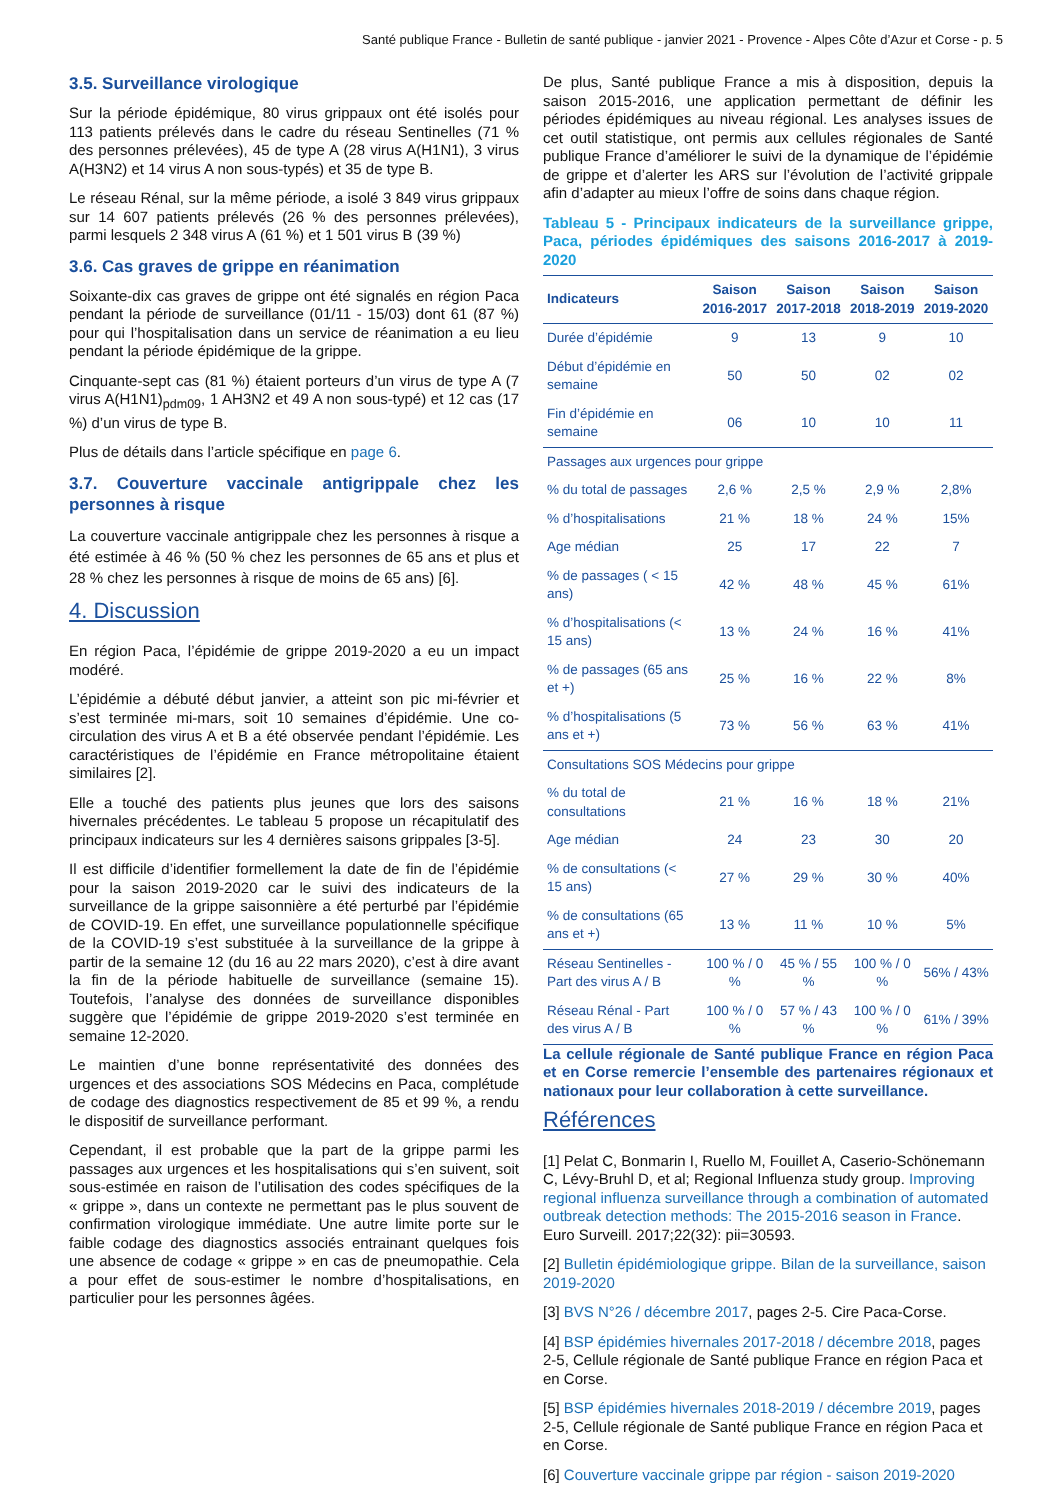Santé publique France - Bulletin de santé publique - janvier 2021 - Provence - Alpes Côte d’Azur et Corse - p. 5
3.5. Surveillance virologique
Sur la période épidémique, 80 virus grippaux ont été isolés pour 113 patients prélevés dans le cadre du réseau Sentinelles (71 % des personnes prélevées), 45 de type A (28 virus A(H1N1), 3 virus A(H3N2) et 14 virus A non sous-typés) et 35 de type B.
Le réseau Rénal, sur la même période, a isolé 3 849 virus grippaux sur 14 607 patients prélevés (26 % des personnes prélevées), parmi lesquels 2 348 virus A (61 %) et 1 501 virus B (39 %)
3.6. Cas graves de grippe en réanimation
Soixante-dix cas graves de grippe ont été signalés en région Paca pendant la période de surveillance (01/11 - 15/03) dont 61 (87 %) pour qui l’hospitalisation dans un service de réanimation a eu lieu pendant la période épidémique de la grippe.
Cinquante-sept cas (81 %) étaient porteurs d’un virus de type A (7 virus A(H1N1)<sub>pdm09</sub>, 1 AH3N2 et 49 A non sous-typé) et 12 cas (17 %) d’un virus de type B.
Plus de détails dans l’article spécifique en page 6.
3.7. Couverture vaccinale antigrippale chez les personnes à risque
La couverture vaccinale antigrippale chez les personnes à risque a été estimée à 46 % (50 % chez les personnes de 65 ans et plus et 28 % chez les personnes à risque de moins de 65 ans) [6].
4. Discussion
En région Paca, l’épidémie de grippe 2019-2020 a eu un impact modéré.
L’épidémie a débuté début janvier, a atteint son pic mi-février et s’est terminée mi-mars, soit 10 semaines d’épidémie. Une co-circulation des virus A et B a été observée pendant l’épidémie. Les caractéristiques de l’épidémie en France métropolitaine étaient similaires [2].
Elle a touché des patients plus jeunes que lors des saisons hivernales précédentes. Le tableau 5 propose un récapitulatif des principaux indicateurs sur les 4 dernières saisons grippales [3-5].
Il est difficile d’identifier formellement la date de fin de l’épidémie pour la saison 2019-2020 car le suivi des indicateurs de la surveillance de la grippe saisonnière a été perturbé par l’épidémie de COVID-19. En effet, une surveillance populationnelle spécifique de la COVID-19 s’est substituée à la surveillance de la grippe à partir de la semaine 12 (du 16 au 22 mars 2020), c’est à dire avant la fin de la période habituelle de surveillance (semaine 15). Toutefois, l’analyse des données de surveillance disponibles suggère que l’épidémie de grippe 2019-2020 s’est terminée en semaine 12-2020.
Le maintien d’une bonne représentativité des données des urgences et des associations SOS Médecins en Paca, complétude de codage des diagnostics respectivement de 85 et 99 %, a rendu le dispositif de surveillance performant.
Cependant, il est probable que la part de la grippe parmi les passages aux urgences et les hospitalisations qui s’en suivent, soit sous-estimée en raison de l’utilisation des codes spécifiques de la « grippe », dans un contexte ne permettant pas le plus souvent de confirmation virologique immédiate. Une autre limite porte sur le faible codage des diagnostics associés entrainant quelques fois une absence de codage « grippe » en cas de pneumopathie. Cela a pour effet de sous-estimer le nombre d’hospitalisations, en particulier pour les personnes âgées.
De plus, Santé publique France a mis à disposition, depuis la saison 2015-2016, une application permettant de définir les périodes épidémiques au niveau régional. Les analyses issues de cet outil statistique, ont permis aux cellules régionales de Santé publique France d’améliorer le suivi de la dynamique de l’épidémie de grippe et d’alerter les ARS sur l’évolution de l’activité grippale afin d’adapter au mieux l’offre de soins dans chaque région.
Tableau 5 - Principaux indicateurs de la surveillance grippe, Paca, périodes épidémiques des saisons 2016-2017 à 2019-2020
| Indicateurs | Saison 2016-2017 | Saison 2017-2018 | Saison 2018-2019 | Saison 2019-2020 |
| --- | --- | --- | --- | --- |
| Durée d’épidémie | 9 | 13 | 9 | 10 |
| Début d’épidémie en semaine | 50 | 50 | 02 | 02 |
| Fin d’épidémie en semaine | 06 | 10 | 10 | 11 |
| Passages aux urgences pour grippe | | | | |
| % du total de passages | 2,6 % | 2,5 % | 2,9 % | 2,8% |
| % d’hospitalisations | 21 % | 18 % | 24 % | 15% |
| Age médian | 25 | 17 | 22 | 7 |
| % de passages ( < 15 ans) | 42 % | 48 % | 45 % | 61% |
| % d’hospitalisations (< 15 ans) | 13 % | 24 % | 16 % | 41% |
| % de passages (65 ans et +) | 25 % | 16 % | 22 % | 8% |
| % d’hospitalisations (5 ans et +) | 73 % | 56 % | 63 % | 41% |
| Consultations SOS Médecins pour grippe | | | | |
| % du total de consultations | 21 % | 16 % | 18 % | 21% |
| Age médian | 24 | 23 | 30 | 20 |
| % de consultations (< 15 ans) | 27 % | 29 % | 30 % | 40% |
| % de consultations (65 ans et +) | 13 % | 11 % | 10 % | 5% |
| Réseau Sentinelles - Part des virus A / B | 100 % / 0 % | 45 % / 55 % | 100 % / 0 % | 56% / 43% |
| Réseau Rénal - Part des virus A / B | 100 % / 0 % | 57 % / 43 % | 100 % / 0 % | 61% / 39% |
La cellule régionale de Santé publique France en région Paca et en Corse remercie l’ensemble des partenaires régionaux et nationaux pour leur collaboration à cette surveillance.
Références
[1] Pelat C, Bonmarin I, Ruello M, Fouillet A, Caserio-Schönemann C, Lévy-Bruhl D, et al; Regional Influenza study group. Improving regional influenza surveillance through a combination of automated outbreak detection methods: The 2015-2016 season in France. Euro Surveill. 2017;22(32): pii=30593.
[2] Bulletin épidémiologique grippe. Bilan de la surveillance, saison 2019-2020
[3] BVS N°26 / décembre 2017, pages 2-5. Cire Paca-Corse.
[4] BSP épidémies hivernales 2017-2018 / décembre 2018, pages 2-5, Cellule régionale de Santé publique France en région Paca et en Corse.
[5] BSP épidémies hivernales 2018-2019 / décembre 2019, pages 2-5, Cellule régionale de Santé publique France en région Paca et en Corse.
[6] Couverture vaccinale grippe par région - saison 2019-2020